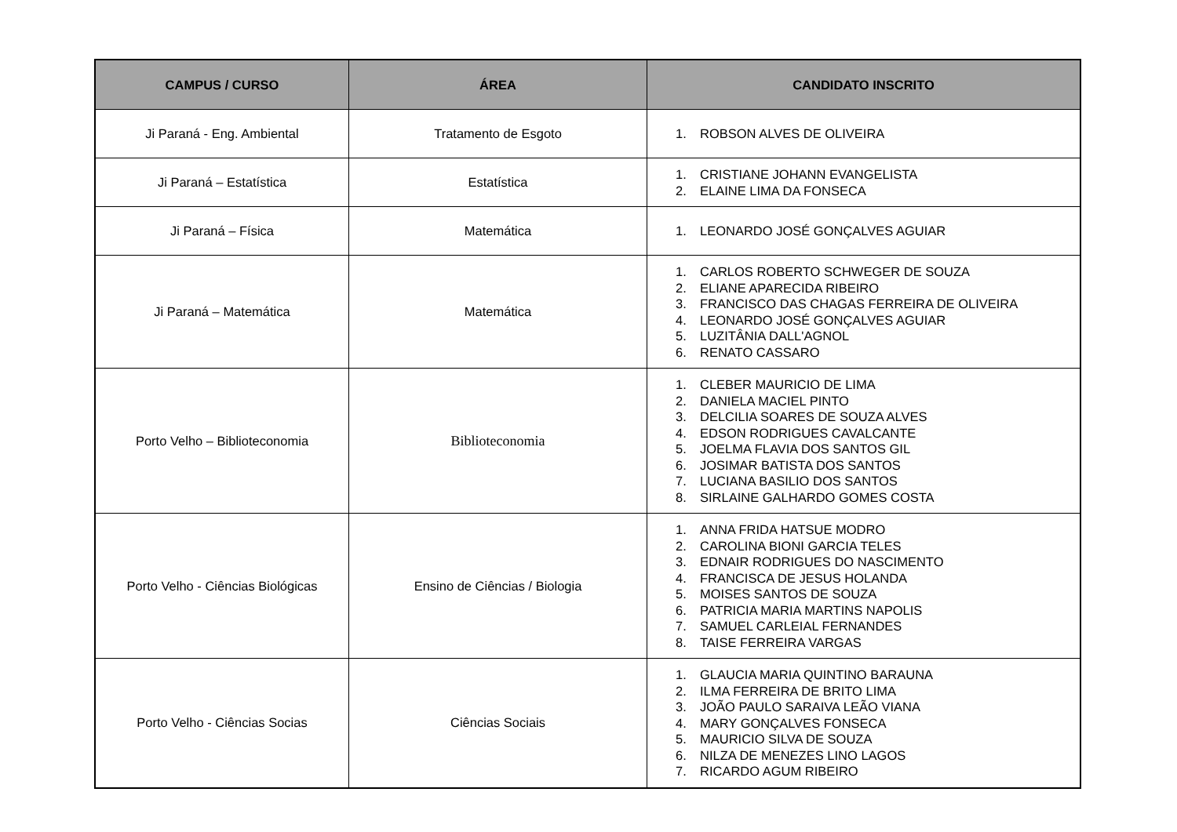| CAMPUS / CURSO | ÁREA | CANDIDATO INSCRITO |
| --- | --- | --- |
| Ji Paraná - Eng. Ambiental | Tratamento de Esgoto | 1. ROBSON ALVES DE OLIVEIRA |
| Ji Paraná – Estatística | Estatística | 1. CRISTIANE JOHANN EVANGELISTA 2. ELAINE LIMA DA FONSECA |
| Ji Paraná – Física | Matemática | 1. LEONARDO JOSÉ GONÇALVES AGUIAR |
| Ji Paraná – Matemática | Matemática | 1. CARLOS ROBERTO SCHWEGER DE SOUZA 2. ELIANE APARECIDA RIBEIRO 3. FRANCISCO DAS CHAGAS FERREIRA DE OLIVEIRA 4. LEONARDO JOSÉ GONÇALVES AGUIAR 5. LUZITÂNIA DALL'AGNOL 6. RENATO CASSARO |
| Porto Velho – Biblioteconomia | Biblioteconomia | 1. CLEBER MAURICIO DE LIMA 2. DANIELA MACIEL PINTO 3. DELCILIA SOARES DE SOUZA ALVES 4. EDSON RODRIGUES CAVALCANTE 5. JOELMA FLAVIA DOS SANTOS GIL 6. JOSIMAR BATISTA DOS SANTOS 7. LUCIANA BASILIO DOS SANTOS 8. SIRLAINE GALHARDO GOMES COSTA |
| Porto Velho - Ciências Biológicas | Ensino de Ciências / Biologia | 1. ANNA FRIDA HATSUE MODRO 2. CAROLINA BIONI GARCIA TELES 3. EDNAIR RODRIGUES DO NASCIMENTO 4. FRANCISCA DE JESUS HOLANDA 5. MOISES SANTOS DE SOUZA 6. PATRICIA MARIA MARTINS NAPOLIS 7. SAMUEL CARLEIAL FERNANDES 8. TAISE FERREIRA VARGAS |
| Porto Velho - Ciências Socias | Ciências Sociais | 1. GLAUCIA MARIA QUINTINO BARAUNA 2. ILMA FERREIRA DE BRITO LIMA 3. JOÃO PAULO SARAIVA LEÃO VIANA 4. MARY GONÇALVES FONSECA 5. MAURICIO SILVA DE SOUZA 6. NILZA DE MENEZES LINO LAGOS 7. RICARDO AGUM RIBEIRO |